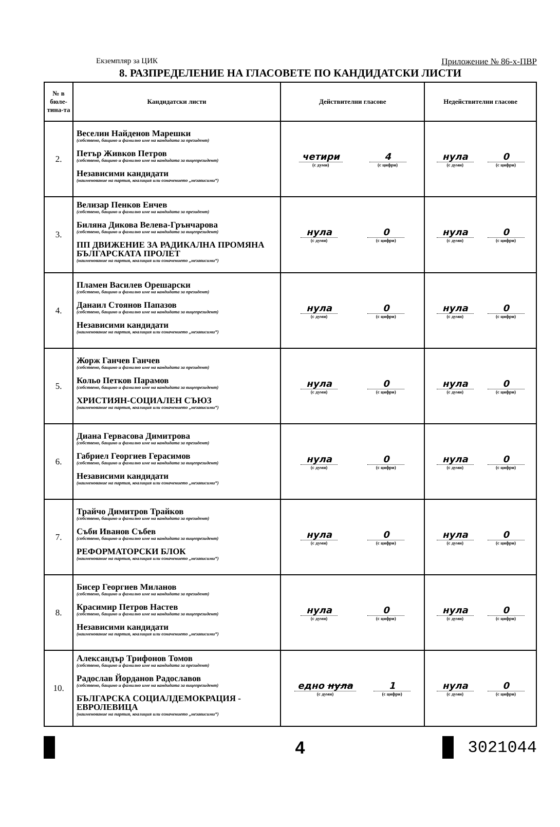Екземпляр за ЦИК Приложение № 86-х-ПВР
8. РАЗПРЕДЕЛЕНИЕ НА ГЛАСОВЕТЕ ПО КАНДИДАТСКИ ЛИСТИ
| № в бюле-тина-та | Кандидатски листи | Действителни гласове | Недействителни гласове |
| --- | --- | --- | --- |
| 2. | Веселин Найденов Марешки (собствено, бащино и фамилно име на кандидата за президент) Петър Живков Петров (собствено, бащино и фамилно име на кандидата за вицепрезидент) Независими кандидати (наименование на партия, коалиция или означението „независими“) | четири (с думи) 4 (с цифри) | нула (с думи) 0 (с цифри) |
| 3. | Велизар Пенков Енчев (собствено, бащино и фамилно име на кандидата за президент) Биляна Дикова Велева-Грънчарова (собствено, бащино и фамилно име на кандидата за вицепрезидент) ПП ДВИЖЕНИЕ ЗА РАДИКАЛНА ПРОМЯНА БЪЛГАРСКАТА ПРОЛЕТ (наименование на партия, коалиция или означението „независими“) | нула (с думи) 0 (с цифри) | нула (с думи) 0 (с цифри) |
| 4. | Пламен Василев Орешарски (собствено, бащино и фамилно име на кандидата за президент) Данаил Стоянов Папазов (собствено, бащино и фамилно име на кандидата за вицепрезидент) Независими кандидати (наименование на партия, коалиция или означението „независими“) | нула (с думи) 0 (с цифри) | нула (с думи) 0 (с цифри) |
| 5. | Жорж Ганчев Ганчев (собствено, бащино и фамилно име на кандидата за президент) Кольо Петков Парамов (собствено, бащино и фамилно име на кандидата за вицепрезидент) ХРИСТИЯН-СОЦИАЛЕН СЪЮЗ (наименование на партия, коалиция или означението „независими“) | нула (с думи) 0 (с цифри) | нула (с думи) 0 (с цифри) |
| 6. | Диана Гервасова Димитрова (собствено, бащино и фамилно име на кандидата за президент) Габриел Георгиев Герасимов (собствено, бащино и фамилно име на кандидата за вицепрезидент) Независими кандидати (наименование на партия, коалиция или означението „независими“) | нула (с думи) 0 (с цифри) | нула (с думи) 0 (с цифри) |
| 7. | Трайчо Димитров Трайков (собствено, бащино и фамилно име на кандидата за президент) Съби Иванов Събев (собствено, бащино и фамилно име на кандидата за вицепрезидент) РЕФОРМАТОРСКИ БЛОК (наименование на партия, коалиция или означението „независими“) | нула (с думи) 0 (с цифри) | нула (с думи) 0 (с цифри) |
| 8. | Бисер Георгиев Миланов (собствено, бащино и фамилно име на кандидата за президент) Красимир Петров Настев (собствено, бащино и фамилно име на кандидата за вицепрезидент) Независими кандидати (наименование на партия, коалиция или означението „независими“) | нула (с думи) 0 (с цифри) | нула (с думи) 0 (с цифри) |
| 10. | Александър Трифонов Томов (собствено, бащино и фамилно име на кандидата за президент) Радослав Йорданов Радославов (собствено, бащино и фамилно име на кандидата за вицепрезидент) БЪЛГАРСКА СОЦИАЛДЕМОКРАЦИЯ - ЕВРОЛЕВИЦА (наименование на партия, коалиция или означението „независими“) | едно нула (с думи) 1 (с цифри) | нула (с думи) 0 (с цифри) |
4 3021044